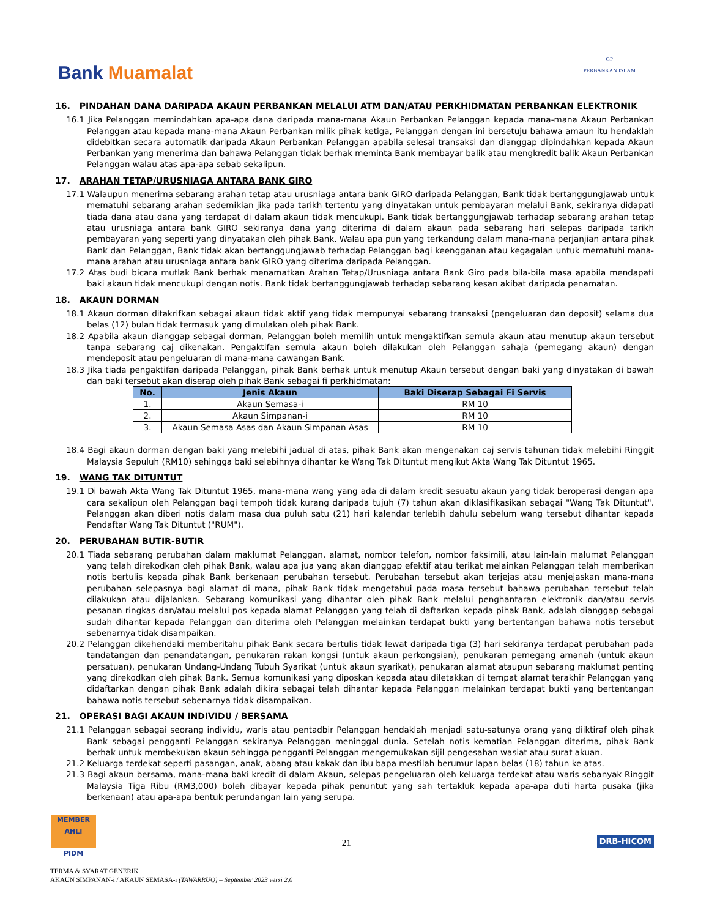Bank Muamalat
GP
PERBANKAN ISLAM
16. PINDAHAN DANA DARIPADA AKAUN PERBANKAN MELALUI ATM DAN/ATAU PERKHIDMATAN PERBANKAN ELEKTRONIK
16.1 Jika Pelanggan memindahkan apa-apa dana daripada mana-mana Akaun Perbankan Pelanggan kepada mana-mana Akaun Perbankan Pelanggan atau kepada mana-mana Akaun Perbankan milik pihak ketiga, Pelanggan dengan ini bersetuju bahawa amaun itu hendaklah didebitkan secara automatik daripada Akaun Perbankan Pelanggan apabila selesai transaksi dan dianggap dipindahkan kepada Akaun Perbankan yang menerima dan bahawa Pelanggan tidak berhak meminta Bank membayar balik atau mengkredit balik Akaun Perbankan Pelanggan walau atas apa-apa sebab sekalipun.
17. ARAHAN TETAP/URUSNIAGA ANTARA BANK GIRO
17.1 Walaupun menerima sebarang arahan tetap atau urusniaga antara bank GIRO daripada Pelanggan, Bank tidak bertanggungjawab untuk mematuhi sebarang arahan sedemikian jika pada tarikh tertentu yang dinyatakan untuk pembayaran melalui Bank, sekiranya didapati tiada dana atau dana yang terdapat di dalam akaun tidak mencukupi. Bank tidak bertanggungjawab terhadap sebarang arahan tetap atau urusniaga antara bank GIRO sekiranya dana yang diterima di dalam akaun pada sebarang hari selepas daripada tarikh pembayaran yang seperti yang dinyatakan oleh pihak Bank. Walau apa pun yang terkandung dalam mana-mana perjanjian antara pihak Bank dan Pelanggan, Bank tidak akan bertanggungjawab terhadap Pelanggan bagi keengganan atau kegagalan untuk mematuhi mana-mana arahan atau urusniaga antara bank GIRO yang diterima daripada Pelanggan.
17.2 Atas budi bicara mutlak Bank berhak menamatkan Arahan Tetap/Urusniaga antara Bank Giro pada bila-bila masa apabila mendapati baki akaun tidak mencukupi dengan notis. Bank tidak bertanggungjawab terhadap sebarang kesan akibat daripada penamatan.
18. AKAUN DORMAN
18.1 Akaun dorman ditakrifkan sebagai akaun tidak aktif yang tidak mempunyai sebarang transaksi (pengeluaran dan deposit) selama dua belas (12) bulan tidak termasuk yang dimulakan oleh pihak Bank.
18.2 Apabila akaun dianggap sebagai dorman, Pelanggan boleh memilih untuk mengaktifkan semula akaun atau menutup akaun tersebut tanpa sebarang caj dikenakan. Pengaktifan semula akaun boleh dilakukan oleh Pelanggan sahaja (pemegang akaun) dengan mendeposit atau pengeluaran di mana-mana cawangan Bank.
18.3 Jika tiada pengaktifan daripada Pelanggan, pihak Bank berhak untuk menutup Akaun tersebut dengan baki yang dinyatakan di bawah dan baki tersebut akan diserap oleh pihak Bank sebagai fi perkhidmatan:
| No. | Jenis Akaun | Baki Diserap Sebagai Fi Servis |
| --- | --- | --- |
| 1. | Akaun Semasa-i | RM 10 |
| 2. | Akaun Simpanan-i | RM 10 |
| 3. | Akaun Semasa Asas dan Akaun Simpanan Asas | RM 10 |
18.4 Bagi akaun dorman dengan baki yang melebihi jadual di atas, pihak Bank akan mengenakan caj servis tahunan tidak melebihi Ringgit Malaysia Sepuluh (RM10) sehingga baki selebihnya dihantar ke Wang Tak Dituntut mengikut Akta Wang Tak Dituntut 1965.
19. WANG TAK DITUNTUT
19.1 Di bawah Akta Wang Tak Dituntut 1965, mana-mana wang yang ada di dalam kredit sesuatu akaun yang tidak beroperasi dengan apa cara sekalipun oleh Pelanggan bagi tempoh tidak kurang daripada tujuh (7) tahun akan diklasifikasikan sebagai "Wang Tak Dituntut". Pelanggan akan diberi notis dalam masa dua puluh satu (21) hari kalendar terlebih dahulu sebelum wang tersebut dihantar kepada Pendaftar Wang Tak Dituntut ("RUM").
20. PERUBAHAN BUTIR-BUTIR
20.1 Tiada sebarang perubahan dalam maklumat Pelanggan, alamat, nombor telefon, nombor faksimili, atau lain-lain malumat Pelanggan yang telah direkodkan oleh pihak Bank, walau apa jua yang akan dianggap efektif atau terikat melainkan Pelanggan telah memberikan notis bertulis kepada pihak Bank berkenaan perubahan tersebut. Perubahan tersebut akan terjejas atau menjejaskan mana-mana perubahan selepasnya bagi alamat di mana, pihak Bank tidak mengetahui pada masa tersebut bahawa perubahan tersebut telah dilakukan atau dijalankan. Sebarang komunikasi yang dihantar oleh pihak Bank melalui penghantaran elektronik dan/atau servis pesanan ringkas dan/atau melalui pos kepada alamat Pelanggan yang telah di daftarkan kepada pihak Bank, adalah dianggap sebagai sudah dihantar kepada Pelanggan dan diterima oleh Pelanggan melainkan terdapat bukti yang bertentangan bahawa notis tersebut sebenarnya tidak disampaikan.
20.2 Pelanggan dikehendaki memberitahu pihak Bank secara bertulis tidak lewat daripada tiga (3) hari sekiranya terdapat perubahan pada tandatangan dan penandatangan, penukaran rakan kongsi (untuk akaun perkongsian), penukaran pemegang amanah (untuk akaun persatuan), penukaran Undang-Undang Tubuh Syarikat (untuk akaun syarikat), penukaran alamat ataupun sebarang maklumat penting yang direkodkan oleh pihak Bank. Semua komunikasi yang diposkan kepada atau diletakkan di tempat alamat terakhir Pelanggan yang didaftarkan dengan pihak Bank adalah dikira sebagai telah dihantar kepada Pelanggan melainkan terdapat bukti yang bertentangan bahawa notis tersebut sebenarnya tidak disampaikan.
21. OPERASI BAGI AKAUN INDIVIDU / BERSAMA
21.1 Pelanggan sebagai seorang individu, waris atau pentadbir Pelanggan hendaklah menjadi satu-satunya orang yang diiktiraf oleh pihak Bank sebagai pengganti Pelanggan sekiranya Pelanggan meninggal dunia. Setelah notis kematian Pelanggan diterima, pihak Bank berhak untuk membekukan akaun sehingga pengganti Pelanggan mengemukakan sijil pengesahan wasiat atau surat akuan.
21.2 Keluarga terdekat seperti pasangan, anak, abang atau kakak dan ibu bapa mestilah berumur lapan belas (18) tahun ke atas.
21.3 Bagi akaun bersama, mana-mana baki kredit di dalam Akaun, selepas pengeluaran oleh keluarga terdekat atau waris sebanyak Ringgit Malaysia Tiga Ribu (RM3,000) boleh dibayar kepada pihak penuntut yang sah tertakluk kepada apa-apa duti harta pusaka (jika berkenaan) atau apa-apa bentuk perundangan lain yang serupa.
MEMBER AHLI
PIDM
21
DRB-HICOM
TERMA & SYARAT GENERIK
AKAUN SIMPANAN-i / AKAUN SEMASA-i (TAWARRUQ) – September 2023 versi 2.0